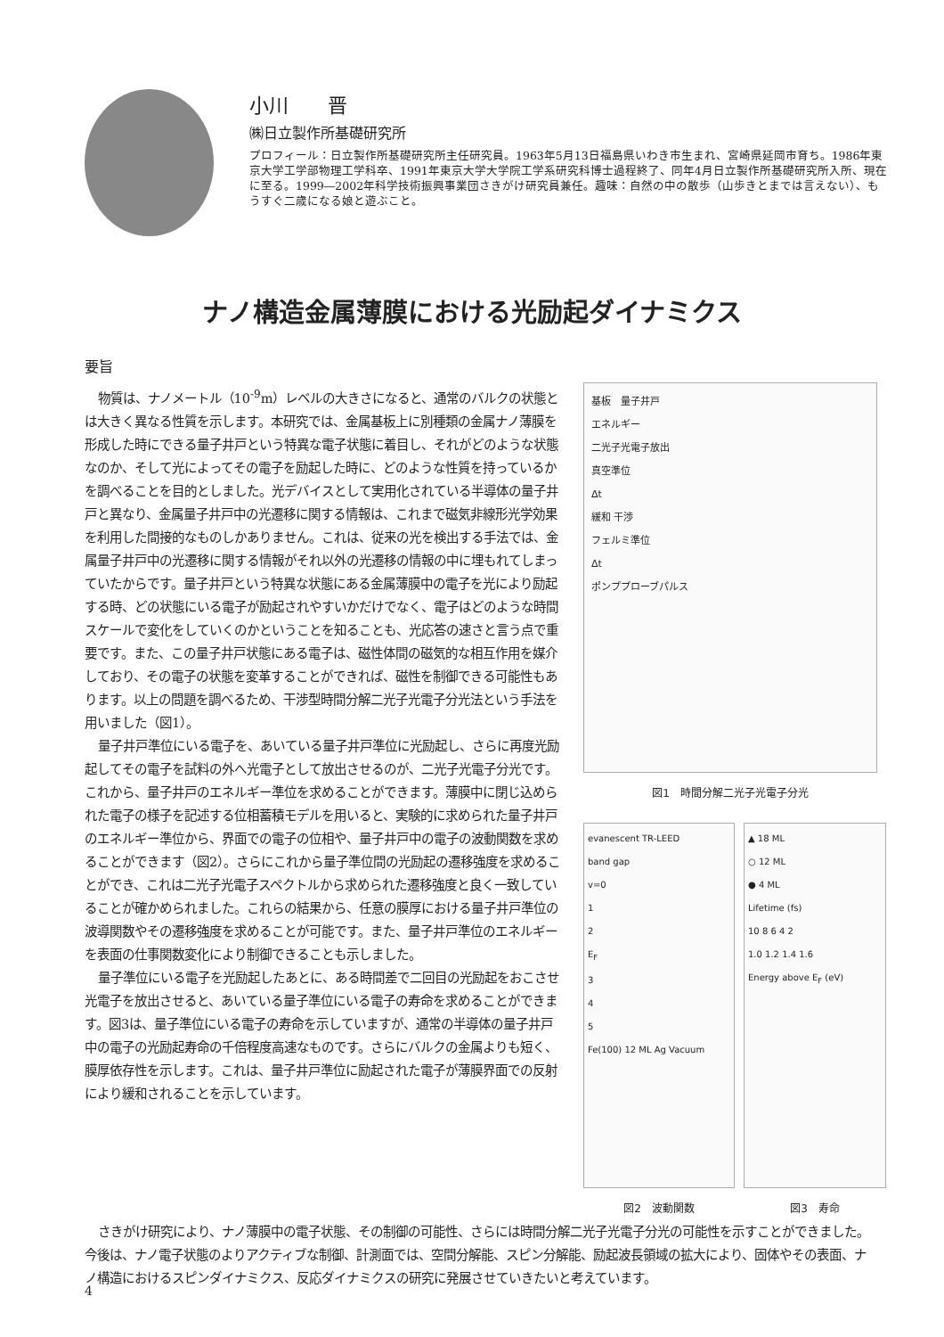小川　　晋
㈱日立製作所基礎研究所
プロフィール：日立製作所基礎研究所主任研究員。1963年5月13日福島県いわき市生まれ、宮崎県延岡市育ち。1986年東京大学工学部物理工学科卒、1991年東京大学大学院工学系研究科博士過程終了、同年4月日立製作所基礎研究所入所、現在に至る。1999―2002年科学技術振興事業団さきがけ研究員兼任。趣味：自然の中の散歩（山歩きとまでは言えない）、もうすぐ二歳になる娘と遊ぶこと。
ナノ構造金属薄膜における光励起ダイナミクス
要旨
物質は、ナノメートル（10<sup>-9</sup>m）レベルの大きさになると、通常のバルクの状態とは大きく異なる性質を示します。本研究では、金属基板上に別種類の金属ナノ薄膜を形成した時にできる量子井戸という特異な電子状態に着目し、それがどのような状態なのか、そして光によってその電子を励起した時に、どのような性質を持っているかを調べることを目的としました。光デバイスとして実用化されている半導体の量子井戸と異なり、金属量子井戸中の光遷移に関する情報は、これまで磁気非線形光学効果を利用した間接的なものしかありません。これは、従来の光を検出する手法では、金属量子井戸中の光遷移に関する情報がそれ以外の光遷移の情報の中に埋もれてしまっていたからです。量子井戸という特異な状態にある金属薄膜中の電子を光により励起する時、どの状態にいる電子が励起されやすいかだけでなく、電子はどのような時間スケールで変化をしていくのかということを知ることも、光応答の速さと言う点で重要です。また、この量子井戸状態にある電子は、磁性体間の磁気的な相互作用を媒介しており、その電子の状態を変革することができれば、磁性を制御できる可能性もあります。以上の問題を調べるため、干渉型時間分解二光子光電子分光法という手法を用いました（図1）。
量子井戸準位にいる電子を、あいている量子井戸準位に光励起し、さらに再度光励起してその電子を試料の外へ光電子として放出させるのが、二光子光電子分光です。これから、量子井戸のエネルギー準位を求めることができます。薄膜中に閉じ込められた電子の様子を記述する位相蓄積モデルを用いると、実験的に求められた量子井戸のエネルギー準位から、界面での電子の位相や、量子井戸中の電子の波動関数を求めることができます（図2）。さらにこれから量子準位間の光励起の遷移強度を求めることができ、これは二光子光電子スペクトルから求められた遷移強度と良く一致していることが確かめられました。これらの結果から、任意の膜厚における量子井戸準位の波導関数やその遷移強度を求めることが可能です。また、量子井戸準位のエネルギーを表面の仕事関数変化により制御できることも示しました。
量子準位にいる電子を光励起したあとに、ある時間差で二回目の光励起をおこさせ光電子を放出させると、あいている量子準位にいる電子の寿命を求めることができます。図3は、量子準位にいる電子の寿命を示していますが、通常の半導体の量子井戸中の電子の光励起寿命の千倍程度高速なものです。さらにバルクの金属よりも短く、膜厚依存性を示します。これは、量子井戸準位に励起された電子が薄膜界面での反射により緩和されることを示しています。
基板　量子井戸
エネルギー
二光子光電子放出
真空準位
Δt
緩和 干渉
フェルミ準位
Δt
ポンププローブパルス
図1　時間分解二光子光電子分光
evanescent TR-LEED
band gap
v=0
1
2
E<sub>F</sub>
3
4
5
Fe(100) 12 ML Ag Vacuum
図2　波動関数
▲ 18 ML
○ 12 ML
● 4 ML
Lifetime (fs)
10 8 6 4 2
1.0 1.2 1.4 1.6
Energy above E<sub>F</sub> (eV)
図3　寿命
さきがけ研究により、ナノ薄膜中の電子状態、その制御の可能性、さらには時間分解二光子光電子分光の可能性を示すことができました。今後は、ナノ電子状態のよりアクティブな制御、計測面では、空間分解能、スピン分解能、励起波長領域の拡大により、固体やその表面、ナノ構造におけるスピンダイナミクス、反応ダイナミクスの研究に発展させていきたいと考えています。
4